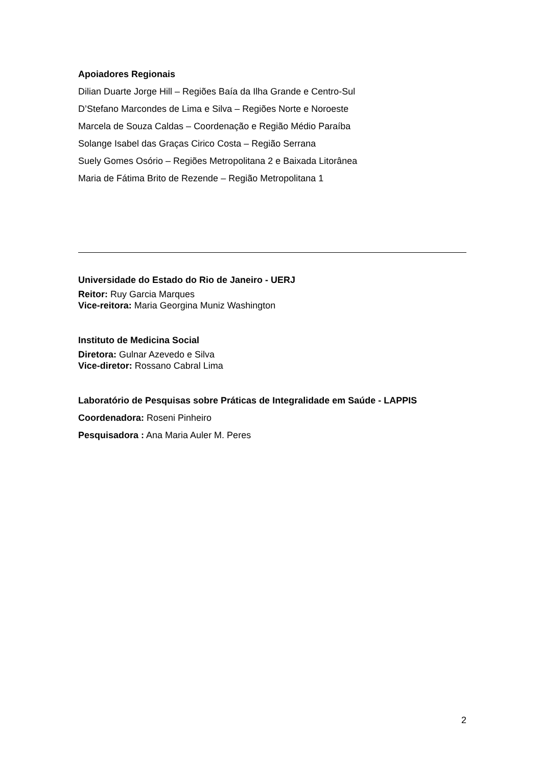Apoiadores Regionais
Dilian Duarte Jorge Hill – Regiões Baía da Ilha Grande e Centro-Sul
D’Stefano Marcondes de Lima e Silva – Regiões Norte e Noroeste
Marcela de Souza Caldas – Coordenação e Região Médio Paraíba
Solange Isabel das Graças Cirico Costa – Região Serrana
Suely Gomes Osório – Regiões Metropolitana 2 e Baixada Litorânea
Maria de Fátima Brito de Rezende – Região Metropolitana 1
Universidade do Estado do Rio de Janeiro - UERJ
Reitor: Ruy Garcia Marques
Vice-reitora: Maria Georgina Muniz Washington
Instituto de Medicina Social
Diretora: Gulnar Azevedo e Silva
Vice-diretor: Rossano Cabral Lima
Laboratório de Pesquisas sobre Práticas de Integralidade em Saúde - LAPPIS
Coordenadora: Roseni Pinheiro
Pesquisadora : Ana Maria Auler M. Peres
2